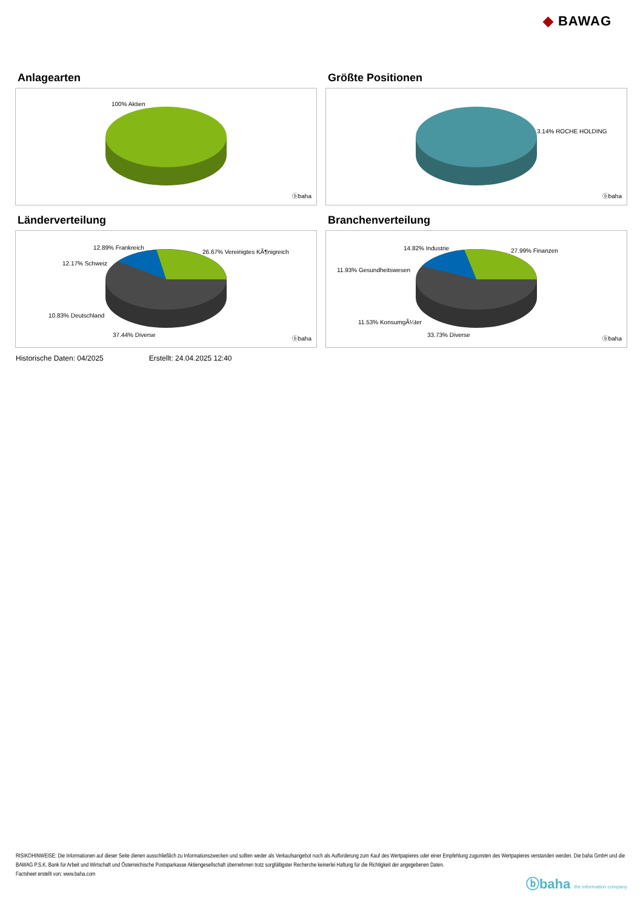◆ BAWAG
Anlagearten
100% Aktien
ⓑbaha
Größte Positionen
3.14% ROCHE HOLDING
ⓑbaha
Länderverteilung
12.89% Frankreich
26.67% Vereinigtes KÃ¶nigreich
12.17% Schweiz
10.83% Deutschland
37.44% Diverse
ⓑbaha
Branchenverteilung
14.82% Industrie 27.99% Finanzen
11.93% Gesundheitswesen
11.53% KonsumgÃ¼ter
33.73% Diverse
ⓑbaha
Historische Daten: 04/2025 Erstellt: 24.04.2025 12:40
RISIKOHINWEISE: Die Informationen auf dieser Seite dienen ausschließlich zu Informationszwecken und sollten weder als Verkaufsangebot noch als Aufforderung zum Kauf des Wertpapieres oder einer Empfehlung zugunsten des Wertpapieres verstanden werden. Die baha GmbH und die BAWAG P.S.K. Bank für Arbeit und Wirtschaft und Österreichische Postsparkasse Aktiengesellschaft übernehmen trotz sorgfältigster Recherche keinerlei Haftung für die Richtigkeit der angegebenen Daten.
Factsheet erstellt von: www.baha.com
ⓑbaha the information company